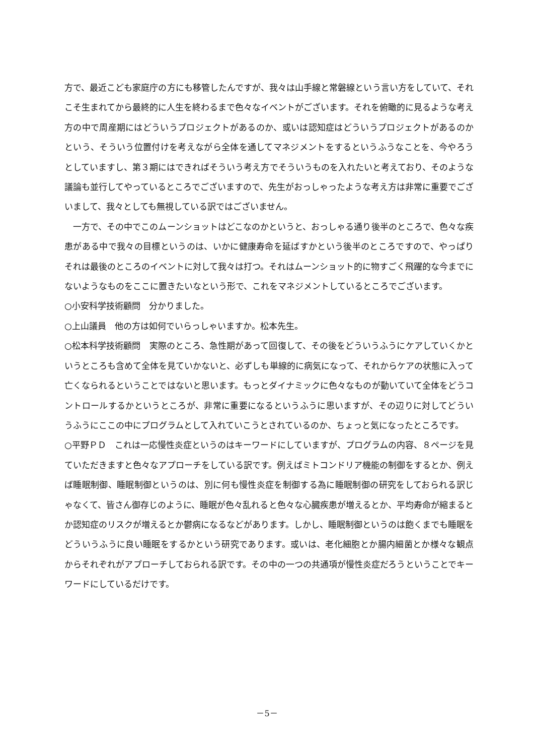方で、最近こども家庭庁の方にも移管したんですが、我々は山手線と常磐線という言い方をしていて、それこそ生まれてから最終的に人生を終わるまで色々なイベントがございます。それを俯瞰的に見るような考え方の中で周産期にはどういうプロジェクトがあるのか、或いは認知症はどういうプロジェクトがあるのかという、そういう位置付けを考えながら全体を通してマネジメントをするというふうなことを、今やろうとしていますし、第３期にはできればそういう考え方でそういうものを入れたいと考えており、そのような議論も並行してやっているところでございますので、先生がおっしゃったような考え方は非常に重要でございまして、我々としても無視している訳ではございません。
　一方で、その中でこのムーンショットはどこなのかというと、おっしゃる通り後半のところで、色々な疾患がある中で我々の目標というのは、いかに健康寿命を延ばすかという後半のところですので、やっぱりそれは最後のところのイベントに対して我々は打つ。それはムーンショット的に物すごく飛躍的な今までにないようなものをここに置きたいなという形で、これをマネジメントしているところでございます。
○小安科学技術顧問　分かりました。
○上山議員　他の方は如何でいらっしゃいますか。松本先生。
○松本科学技術顧問　実際のところ、急性期があって回復して、その後をどういうふうにケアしていくかというところも含めて全体を見ていかないと、必ずしも単線的に病気になって、それからケアの状態に入って亡くなられるということではないと思います。もっとダイナミックに色々なものが動いていて全体をどうコントロールするかというところが、非常に重要になるというふうに思いますが、その辺りに対してどういうふうにここの中にプログラムとして入れていこうとされているのか、ちょっと気になったところです。
○平野ＰＤ　これは一応慢性炎症というのはキーワードにしていますが、プログラムの内容、８ページを見ていただきますと色々なアプローチをしている訳です。例えばミトコンドリア機能の制御をするとか、例えば睡眠制御、睡眠制御というのは、別に何も慢性炎症を制御する為に睡眠制御の研究をしておられる訳じゃなくて、皆さん御存じのように、睡眠が色々乱れると色々な心臓疾患が増えるとか、平均寿命が縮まるとか認知症のリスクが増えるとか鬱病になるなどがあります。しかし、睡眠制御というのは飽くまでも睡眠をどういうふうに良い睡眠をするかという研究であります。或いは、老化細胞とか腸内細菌とか様々な観点からそれぞれがアプローチしておられる訳です。その中の一つの共通項が慢性炎症だろうということでキーワードにしているだけです。
－5－